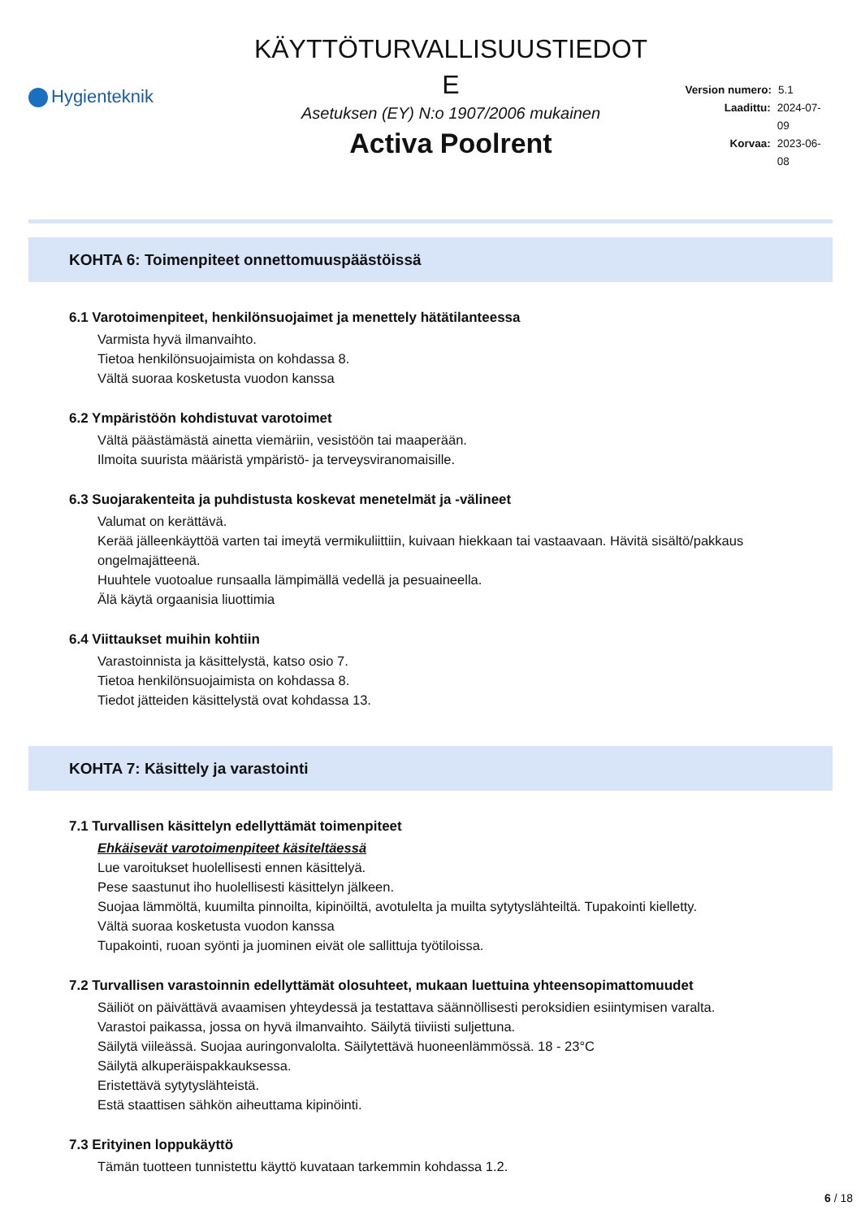Hygienteknik
KÄYTTÖTURVALLISUUSTIEDOT
E
Asetuksen (EY) N:o 1907/2006 mukainen
Activa Poolrent
Version numero: 5.1
Laadittu: 2024-07-09
Korvaa: 2023-06-08
KOHTA 6: Toimenpiteet onnettomuuspäästöissä
6.1 Varotoimenpiteet, henkilönsuojaimet ja menettely hätätilanteessa
Varmista hyvä ilmanvaihto.
Tietoa henkilönsuojaimista on kohdassa 8.
Vältä suoraa kosketusta vuodon kanssa
6.2 Ympäristöön kohdistuvat varotoimet
Vältä päästämästä ainetta viemäriin, vesistöön tai maaperään.
Ilmoita suurista määristä ympäristö- ja terveysviranomaisille.
6.3 Suojarakenteita ja puhdistusta koskevat menetelmät ja -välineet
Valumat on kerättävä.
Kerää jälleenkäyttöä varten tai imeytä vermikuliittiin, kuivaan hiekkaan tai vastaavaan. Hävitä sisältö/pakkaus ongelmajätteenä.
Huuhtele vuotoalue runsaalla lämpimällä vedellä ja pesuaineella.
Älä käytä orgaanisia liuottimia
6.4 Viittaukset muihin kohtiin
Varastoinnista ja käsittelystä, katso osio 7.
Tietoa henkilönsuojaimista on kohdassa 8.
Tiedot jätteiden käsittelystä ovat kohdassa 13.
KOHTA 7: Käsittely ja varastointi
7.1 Turvallisen käsittelyn edellyttämät toimenpiteet
Ehkäisevät varotoimenpiteet käsiteltäessä
Lue varoitukset huolellisesti ennen käsittelyä.
Pese saastunut iho huolellisesti käsittelyn jälkeen.
Suojaa lämmöltä, kuumilta pinnoilta, kipinöiltä, avotulelta ja muilta sytytyslähteiltä. Tupakointi kielletty.
Vältä suoraa kosketusta vuodon kanssa
Tupakointi, ruoan syönti ja juominen eivät ole sallittuja työtiloissa.
7.2 Turvallisen varastoinnin edellyttämät olosuhteet, mukaan luettuina yhteensopimattomuudet
Säiliöt on päivättävä avaamisen yhteydessä ja testattava säännöllisesti peroksidien esiintymisen varalta.
Varastoi paikassa, jossa on hyvä ilmanvaihto. Säilytä tiiviisti suljettuna.
Säilytä viileässä. Suojaa auringonvalolta. Säilytettävä huoneenlämmössä. 18 - 23°C
Säilytä alkuperäispakkauksessa.
Eristettävä sytytyslähteistä.
Estä staattisen sähkön aiheuttama kipinöinti.
7.3 Erityinen loppukäyttö
Tämän tuotteen tunnistettu käyttö kuvataan tarkemmin kohdassa 1.2.
6 / 18